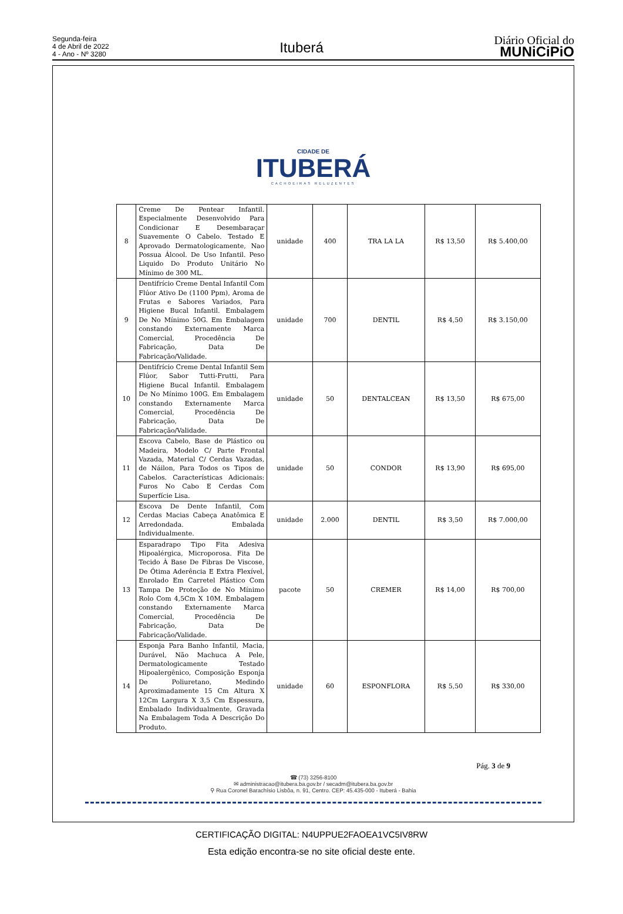Segunda-feira
4 de Abril de 2022
4 - Ano - Nº 3280
Ituberá
Diário Oficial do
MUNiCiPiO
CIDADE DE
ITUBERÁ
CACHOEIRAS RELUZENTES
| 8 | Creme De Pentear Infantil. Especialmente Desenvolvido Para Condicionar E Desembaraçar Suavemente O Cabelo. Testado E Aprovado Dermatologicamente, Nao Possua Álcool. De Uso Infantil. Peso Liquido Do Produto Unitário No Mínimo de 300 ML. | unidade | 400 | TRA LA LA | R$ 13,50 | R$ 5.400,00 |
| 9 | Dentifrício Creme Dental Infantil Com Flúor Ativo De (1100 Ppm), Aroma de Frutas e Sabores Variados, Para Higiene Bucal Infantil. Embalagem De No Mínimo 50G. Em Embalagem constando Externamente Marca Comercial, Procedência De Fabricação, Data De Fabricação/Validade. | unidade | 700 | DENTIL | R$ 4,50 | R$ 3.150,00 |
| 10 | Dentifrício Creme Dental Infantil Sem Flúor, Sabor Tutti-Frutti, Para Higiene Bucal Infantil. Embalagem De No Mínimo 100G. Em Embalagem constando Externamente Marca Comercial, Procedência De Fabricação, Data De Fabricação/Validade. | unidade | 50 | DENTALCEAN | R$ 13,50 | R$ 675,00 |
| 11 | Escova Cabelo, Base de Plástico ou Madeira, Modelo C/ Parte Frontal Vazada, Material C/ Cerdas Vazadas, de Náilon, Para Todos os Tipos de Cabelos. Características Adicionais: Furos No Cabo E Cerdas Com Superfície Lisa. | unidade | 50 | CONDOR | R$ 13,90 | R$ 695,00 |
| 12 | Escova De Dente Infantil, Com Cerdas Macias Cabeça Anatômica E Arredondada. Embalada Individualmente. | unidade | 2.000 | DENTIL | R$ 3,50 | R$ 7.000,00 |
| 13 | Esparadrapo Tipo Fita Adesiva Hipoalérgica, Microporosa. Fita De Tecido À Base De Fibras De Viscose, De Ótima Aderência E Extra Flexível, Enrolado Em Carretel Plástico Com Tampa De Proteção de No Mínimo Rolo Com 4,5Cm X 10M. Embalagem constando Externamente Marca Comercial, Procedência De Fabricação, Data De Fabricação/Validade. | pacote | 50 | CREMER | R$ 14,00 | R$ 700,00 |
| 14 | Esponja Para Banho Infantil, Macia, Durável, Não Machuca A Pele, Dermatologicamente Testado Hipoalergênico, Composição Esponja De Poliuretano, Medindo Aproximadamente 15 Cm Altura X 12Cm Largura X 3,5 Cm Espessura, Embalado Individualmente, Gravada Na Embalagem Toda A Descrição Do Produto. | unidade | 60 | ESPONFLORA | R$ 5,50 | R$ 330,00 |
Pág. 3 de 9
☎ (73) 3256-8100
✉ administracao@itubera.ba.gov.br / secadm@itubera.ba.gov.br
⚲ Rua Coronel Barachísio Lisbôa, n. 91, Centro. CEP: 45.435-000 - Ituberá - Bahia
CERTIFICAÇÃO DIGITAL: N4UPPUE2FAOEA1VC5IV8RW
Esta edição encontra-se no site oficial deste ente.